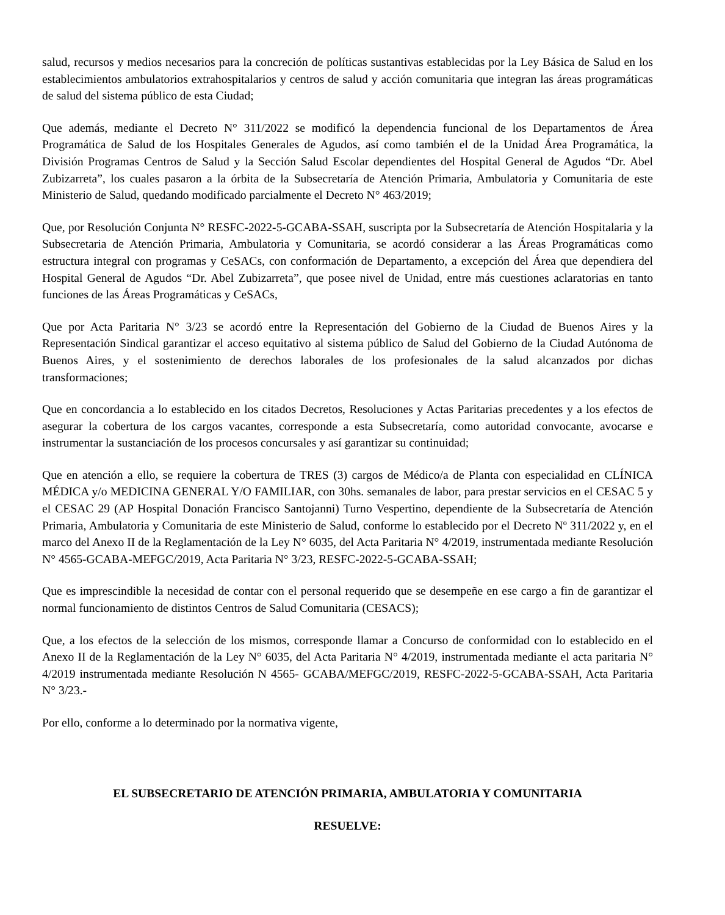salud, recursos y medios necesarios para la concreción de políticas sustantivas establecidas por la Ley Básica de Salud en los establecimientos ambulatorios extrahospitalarios y centros de salud y acción comunitaria que integran las áreas programáticas de salud del sistema público de esta Ciudad;
Que además, mediante el Decreto N° 311/2022 se modificó la dependencia funcional de los Departamentos de Área Programática de Salud de los Hospitales Generales de Agudos, así como también el de la Unidad Área Programática, la División Programas Centros de Salud y la Sección Salud Escolar dependientes del Hospital General de Agudos “Dr. Abel Zubizarreta”, los cuales pasaron a la órbita de la Subsecretaría de Atención Primaria, Ambulatoria y Comunitaria de este Ministerio de Salud, quedando modificado parcialmente el Decreto N° 463/2019;
Que, por Resolución Conjunta N° RESFC-2022-5-GCABA-SSAH, suscripta por la Subsecretaría de Atención Hospitalaria y la Subsecretaria de Atención Primaria, Ambulatoria y Comunitaria, se acordó considerar a las Áreas Programáticas como estructura integral con programas y CeSACs, con conformación de Departamento, a excepción del Área que dependiera del Hospital General de Agudos “Dr. Abel Zubizarreta”, que posee nivel de Unidad, entre más cuestiones aclaratorias en tanto funciones de las Áreas Programáticas y CeSACs,
Que por Acta Paritaria N° 3/23 se acordó entre la Representación del Gobierno de la Ciudad de Buenos Aires y la Representación Sindical garantizar el acceso equitativo al sistema público de Salud del Gobierno de la Ciudad Autónoma de Buenos Aires, y el sostenimiento de derechos laborales de los profesionales de la salud alcanzados por dichas transformaciones;
Que en concordancia a lo establecido en los citados Decretos, Resoluciones y Actas Paritarias precedentes y a los efectos de asegurar la cobertura de los cargos vacantes, corresponde a esta Subsecretaría, como autoridad convocante, avocarse e instrumentar la sustanciación de los procesos concursales y así garantizar su continuidad;
Que en atención a ello, se requiere la cobertura de TRES (3) cargos de Médico/a de Planta con especialidad en CLÍNICA MÉDICA y/o MEDICINA GENERAL Y/O FAMILIAR, con 30hs. semanales de labor, para prestar servicios en el CESAC 5 y el CESAC 29 (AP Hospital Donación Francisco Santojanni) Turno Vespertino, dependiente de la Subsecretaría de Atención Primaria, Ambulatoria y Comunitaria de este Ministerio de Salud, conforme lo establecido por el Decreto Nº 311/2022 y, en el marco del Anexo II de la Reglamentación de la Ley N° 6035, del Acta Paritaria N° 4/2019, instrumentada mediante Resolución N° 4565-GCABA-MEFGC/2019, Acta Paritaria N° 3/23, RESFC-2022-5-GCABA-SSAH;
Que es imprescindible la necesidad de contar con el personal requerido que se desempeñe en ese cargo a fin de garantizar el normal funcionamiento de distintos Centros de Salud Comunitaria (CESACS);
Que, a los efectos de la selección de los mismos, corresponde llamar a Concurso de conformidad con lo establecido en el Anexo II de la Reglamentación de la Ley N° 6035, del Acta Paritaria N° 4/2019, instrumentada mediante el acta paritaria N° 4/2019 instrumentada mediante Resolución N 4565- GCABA/MEFGC/2019, RESFC-2022-5-GCABA-SSAH, Acta Paritaria N° 3/23.-
Por ello, conforme a lo determinado por la normativa vigente,
EL SUBSECRETARIO DE ATENCIÓN PRIMARIA, AMBULATORIA Y COMUNITARIA
RESUELVE: